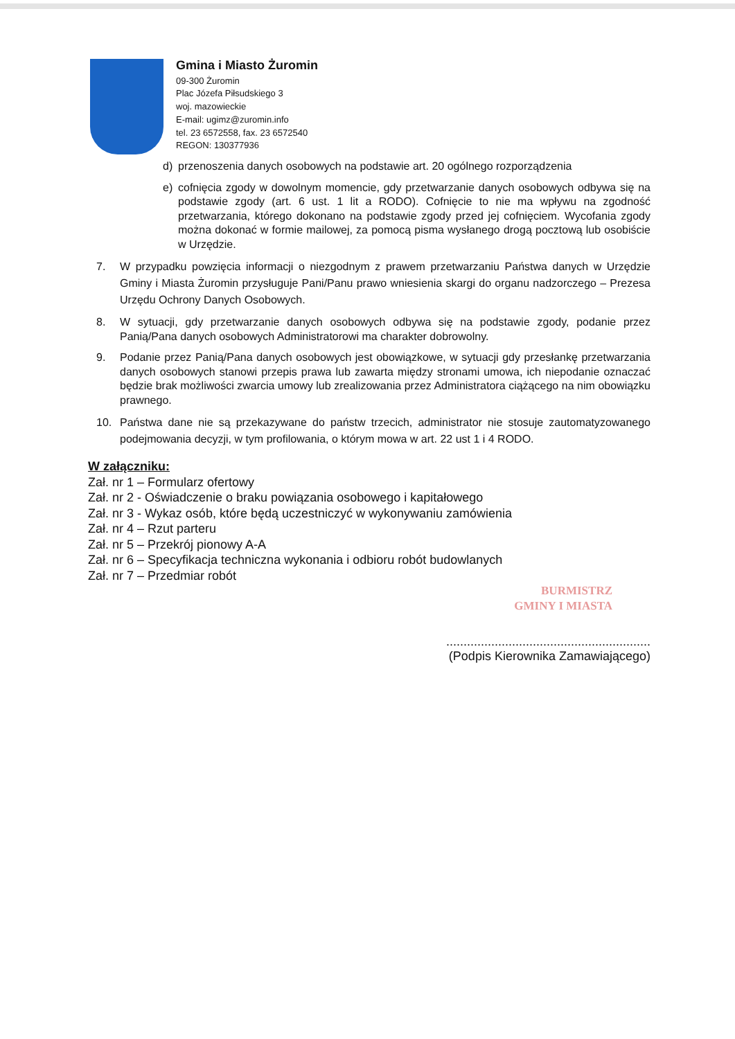Gmina i Miasto Żuromin
09-300 Żuromin
Plac Józefa Piłsudskiego 3
woj. mazowieckie
E-mail: ugimz@zuromin.info
tel. 23 6572558, fax. 23 6572540
REGON: 130377936
d) przenoszenia danych osobowych na podstawie art. 20 ogólnego rozporządzenia
e) cofnięcia zgody w dowolnym momencie, gdy przetwarzanie danych osobowych odbywa się na podstawie zgody (art. 6 ust. 1 lit a RODO). Cofnięcie to nie ma wpływu na zgodność przetwarzania, którego dokonano na podstawie zgody przed jej cofnięciem. Wycofania zgody można dokonać w formie mailowej, za pomocą pisma wysłanego drogą pocztową lub osobiście w Urzędzie.
7. W przypadku powzięcia informacji o niezgodnym z prawem przetwarzaniu Państwa danych w Urzędzie Gminy i Miasta Żuromin przysługuje Pani/Panu prawo wniesienia skargi do organu nadzorczego – Prezesa Urzędu Ochrony Danych Osobowych.
8. W sytuacji, gdy przetwarzanie danych osobowych odbywa się na podstawie zgody, podanie przez Panią/Pana danych osobowych Administratorowi ma charakter dobrowolny.
9. Podanie przez Panią/Pana danych osobowych jest obowiązkowe, w sytuacji gdy przesłankę przetwarzania danych osobowych stanowi przepis prawa lub zawarta między stronami umowa, ich niepodanie oznaczać będzie brak możliwości zwarcia umowy lub zrealizowania przez Administratora ciążącego na nim obowiązku prawnego.
10. Państwa dane nie są przekazywane do państw trzecich, administrator nie stosuje zautomatyzowanego podejmowania decyzji, w tym profilowania, o którym mowa w art. 22 ust 1 i 4 RODO.
W załączniku:
Zał. nr 1 – Formularz ofertowy
Zał. nr 2 - Oświadczenie o braku powiązania osobowego i kapitałowego
Zał. nr 3 - Wykaz osób, które będą uczestniczyć w wykonywaniu zamówienia
Zał. nr 4 – Rzut parteru
Zał. nr 5 – Przekrój pionowy A-A
Zał. nr 6 – Specyfikacja techniczna wykonania i odbioru robót budowlanych
Zał. nr 7 – Przedmiar robót
BURMISTRZ
GMINY I MIASTA
...........................................................
(Podpis Kierownika Zamawiającego)